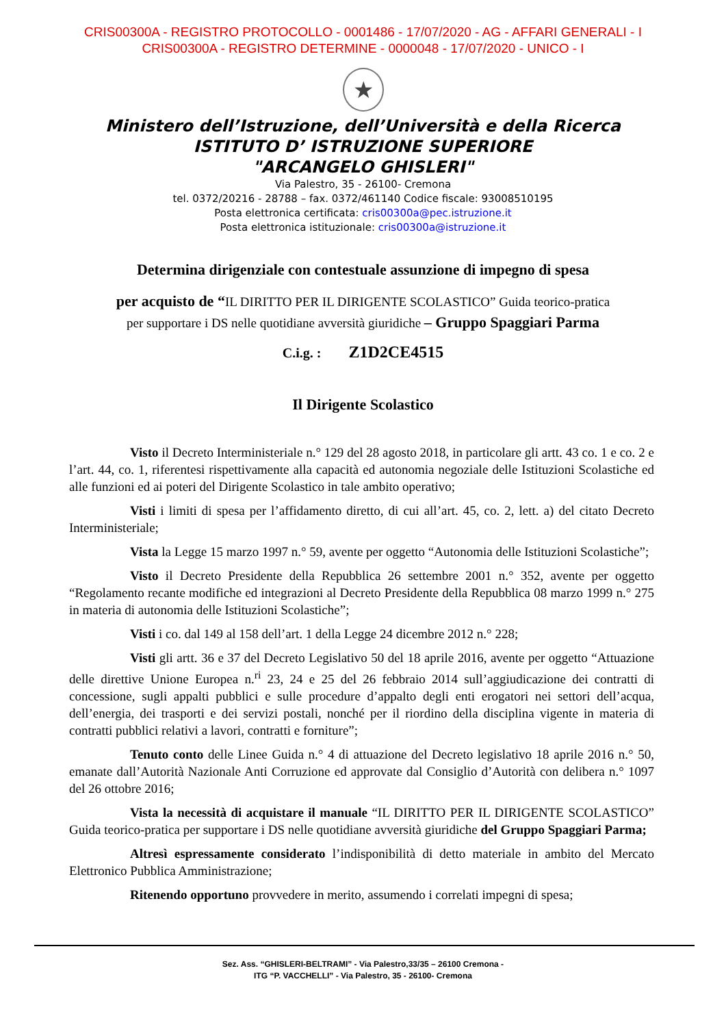CRIS00300A - REGISTRO PROTOCOLLO - 0001486 - 17/07/2020 - AG - AFFARI GENERALI - I
CRIS00300A - REGISTRO DETERMINE - 0000048 - 17/07/2020 - UNICO - I
★
Ministero dell’Istruzione, dell’Università e della Ricerca
ISTITUTO D’ ISTRUZIONE SUPERIORE
"ARCANGELO GHISLERI"
Via Palestro, 35 - 26100- Cremona
tel. 0372/20216 - 28788 – fax. 0372/461140 Codice fiscale: 93008510195
Posta elettronica certificata: cris00300a@pec.istruzione.it
Posta elettronica istituzionale: cris00300a@istruzione.it
Determina dirigenziale con contestuale assunzione di impegno di spesa
per acquisto de “IL DIRITTO PER IL DIRIGENTE SCOLASTICO” Guida teorico-pratica
per supportare i DS nelle quotidiane avversità giuridiche – Gruppo Spaggiari Parma
C.i.g. : Z1D2CE4515
Il Dirigente Scolastico
Visto il Decreto Interministeriale n.° 129 del 28 agosto 2018, in particolare gli artt. 43 co. 1 e co. 2 e l’art. 44, co. 1, riferentesi rispettivamente alla capacità ed autonomia negoziale delle Istituzioni Scolastiche ed alle funzioni ed ai poteri del Dirigente Scolastico in tale ambito operativo;
Visti i limiti di spesa per l’affidamento diretto, di cui all’art. 45, co. 2, lett. a) del citato Decreto Interministeriale;
Vista la Legge 15 marzo 1997 n.° 59, avente per oggetto “Autonomia delle Istituzioni Scolastiche”;
Visto il Decreto Presidente della Repubblica 26 settembre 2001 n.° 352, avente per oggetto “Regolamento recante modifiche ed integrazioni al Decreto Presidente della Repubblica 08 marzo 1999 n.° 275 in materia di autonomia delle Istituzioni Scolastiche”;
Visti i co. dal 149 al 158 dell’art. 1 della Legge 24 dicembre 2012 n.° 228;
Visti gli artt. 36 e 37 del Decreto Legislativo 50 del 18 aprile 2016, avente per oggetto “Attuazione delle direttive Unione Europea n.<sup>ri</sup> 23, 24 e 25 del 26 febbraio 2014 sull’aggiudicazione dei contratti di concessione, sugli appalti pubblici e sulle procedure d’appalto degli enti erogatori nei settori dell’acqua, dell’energia, dei trasporti e dei servizi postali, nonché per il riordino della disciplina vigente in materia di contratti pubblici relativi a lavori, contratti e forniture”;
Tenuto conto delle Linee Guida n.° 4 di attuazione del Decreto legislativo 18 aprile 2016 n.° 50, emanate dall’Autorità Nazionale Anti Corruzione ed approvate dal Consiglio d’Autorità con delibera n.° 1097 del 26 ottobre 2016;
Vista la necessità di acquistare il manuale “IL DIRITTO PER IL DIRIGENTE SCOLASTICO” Guida teorico-pratica per supportare i DS nelle quotidiane avversità giuridiche del Gruppo Spaggiari Parma;
Altresì espressamente considerato l’indisponibilità di detto materiale in ambito del Mercato Elettronico Pubblica Amministrazione;
Ritenendo opportuno provvedere in merito, assumendo i correlati impegni di spesa;
Sez. Ass. “GHISLERI-BELTRAMI” - Via Palestro,33/35 – 26100 Cremona -
ITG “P. VACCHELLI” - Via Palestro, 35 - 26100- Cremona